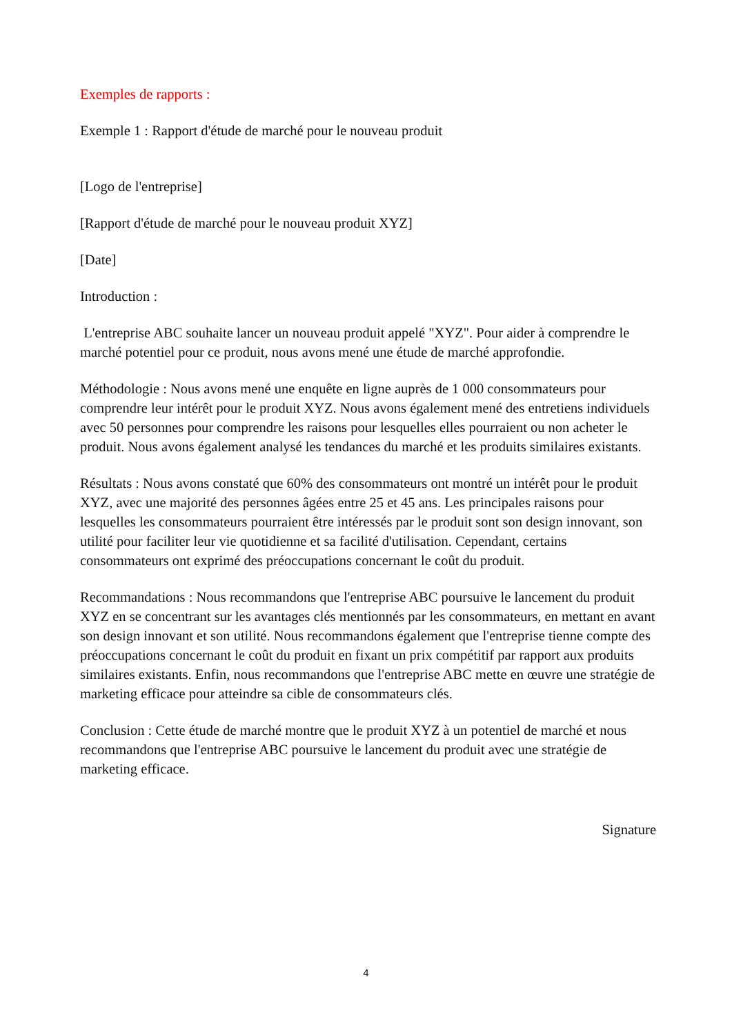Exemples de rapports :
Exemple 1 : Rapport d'étude de marché pour le nouveau produit
[Logo de l'entreprise]
[Rapport d'étude de marché pour le nouveau produit XYZ]
[Date]
Introduction :
L'entreprise ABC souhaite lancer un nouveau produit appelé "XYZ". Pour aider à comprendre le marché potentiel pour ce produit, nous avons mené une étude de marché approfondie.
Méthodologie : Nous avons mené une enquête en ligne auprès de 1 000 consommateurs pour comprendre leur intérêt pour le produit XYZ. Nous avons également mené des entretiens individuels avec 50 personnes pour comprendre les raisons pour lesquelles elles pourraient ou non acheter le produit. Nous avons également analysé les tendances du marché et les produits similaires existants.
Résultats : Nous avons constaté que 60% des consommateurs ont montré un intérêt pour le produit XYZ, avec une majorité des personnes âgées entre 25 et 45 ans. Les principales raisons pour lesquelles les consommateurs pourraient être intéressés par le produit sont son design innovant, son utilité pour faciliter leur vie quotidienne et sa facilité d'utilisation. Cependant, certains consommateurs ont exprimé des préoccupations concernant le coût du produit.
Recommandations : Nous recommandons que l'entreprise ABC poursuive le lancement du produit XYZ en se concentrant sur les avantages clés mentionnés par les consommateurs, en mettant en avant son design innovant et son utilité. Nous recommandons également que l'entreprise tienne compte des préoccupations concernant le coût du produit en fixant un prix compétitif par rapport aux produits similaires existants. Enfin, nous recommandons que l'entreprise ABC mette en œuvre une stratégie de marketing efficace pour atteindre sa cible de consommateurs clés.
Conclusion : Cette étude de marché montre que le produit XYZ à un potentiel de marché et nous recommandons que l'entreprise ABC poursuive le lancement du produit avec une stratégie de marketing efficace.
Signature
4